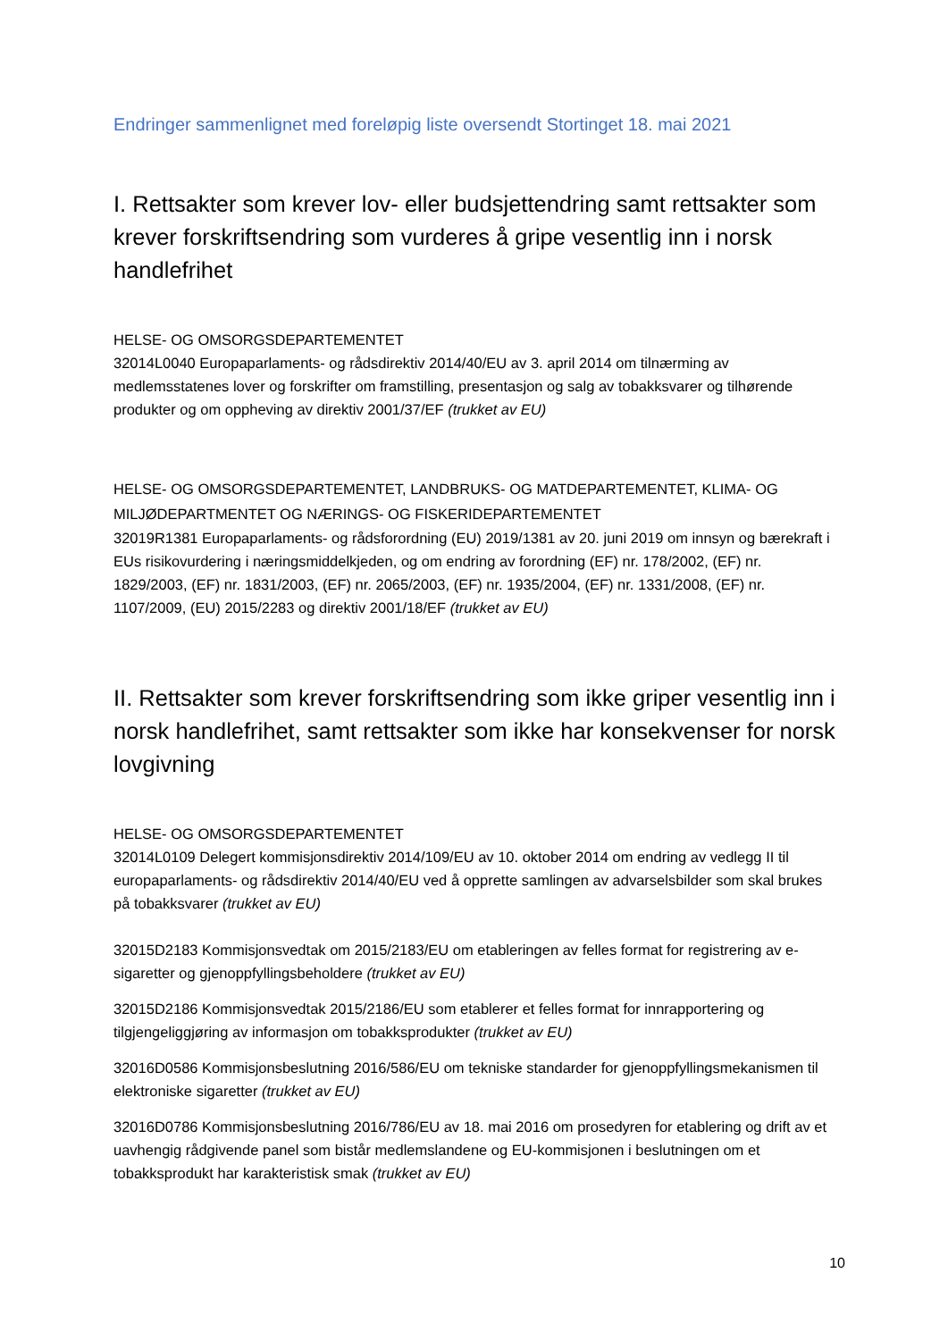Endringer sammenlignet med foreløpig liste oversendt Stortinget 18. mai 2021
I. Rettsakter som krever lov- eller budsjettendring samt rettsakter som krever forskriftsendring som vurderes å gripe vesentlig inn i norsk handlefrihet
HELSE- OG OMSORGSDEPARTEMENTET
32014L0040 Europaparlaments- og rådsdirektiv 2014/40/EU av 3. april 2014 om tilnærming av medlemsstatenes lover og forskrifter om framstilling, presentasjon og salg av tobakksvarer og tilhørende produkter og om oppheving av direktiv 2001/37/EF (trukket av EU)
HELSE- OG OMSORGSDEPARTEMENTET, LANDBRUKS- OG MATDEPARTEMENTET, KLIMA- OG MILJØDEPARTMENTET OG NÆRINGS- OG FISKERIDEPARTEMENTET
32019R1381 Europaparlaments- og rådsforordning (EU) 2019/1381 av 20. juni 2019 om innsyn og bærekraft i EUs risikovurdering i næringsmiddelkjeden, og om endring av forordning (EF) nr. 178/2002, (EF) nr. 1829/2003, (EF) nr. 1831/2003, (EF) nr. 2065/2003, (EF) nr. 1935/2004, (EF) nr. 1331/2008, (EF) nr. 1107/2009, (EU) 2015/2283 og direktiv 2001/18/EF (trukket av EU)
II. Rettsakter som krever forskriftsendring som ikke griper vesentlig inn i norsk handlefrihet, samt rettsakter som ikke har konsekvenser for norsk lovgivning
HELSE- OG OMSORGSDEPARTEMENTET
32014L0109 Delegert kommisjonsdirektiv 2014/109/EU av 10. oktober 2014 om endring av vedlegg II til europaparlaments- og rådsdirektiv 2014/40/EU ved å opprette samlingen av advarselsbilder som skal brukes på tobakksvarer (trukket av EU)
32015D2183 Kommisjonsvedtak om 2015/2183/EU om etableringen av felles format for registrering av e-sigaretter og gjenoppfyllingsbeholdere (trukket av EU)
32015D2186 Kommisjonsvedtak 2015/2186/EU som etablerer et felles format for innrapportering og tilgjengeliggjøring av informasjon om tobakksprodukter (trukket av EU)
32016D0586 Kommisjonsbeslutning 2016/586/EU om tekniske standarder for gjenoppfyllingsmekanismen til elektroniske sigaretter (trukket av EU)
32016D0786 Kommisjonsbeslutning 2016/786/EU av 18. mai 2016 om prosedyren for etablering og drift av et uavhengig rådgivende panel som bistår medlemslandene og EU-kommisjonen i beslutningen om et tobakksprodukt har karakteristisk smak (trukket av EU)
10